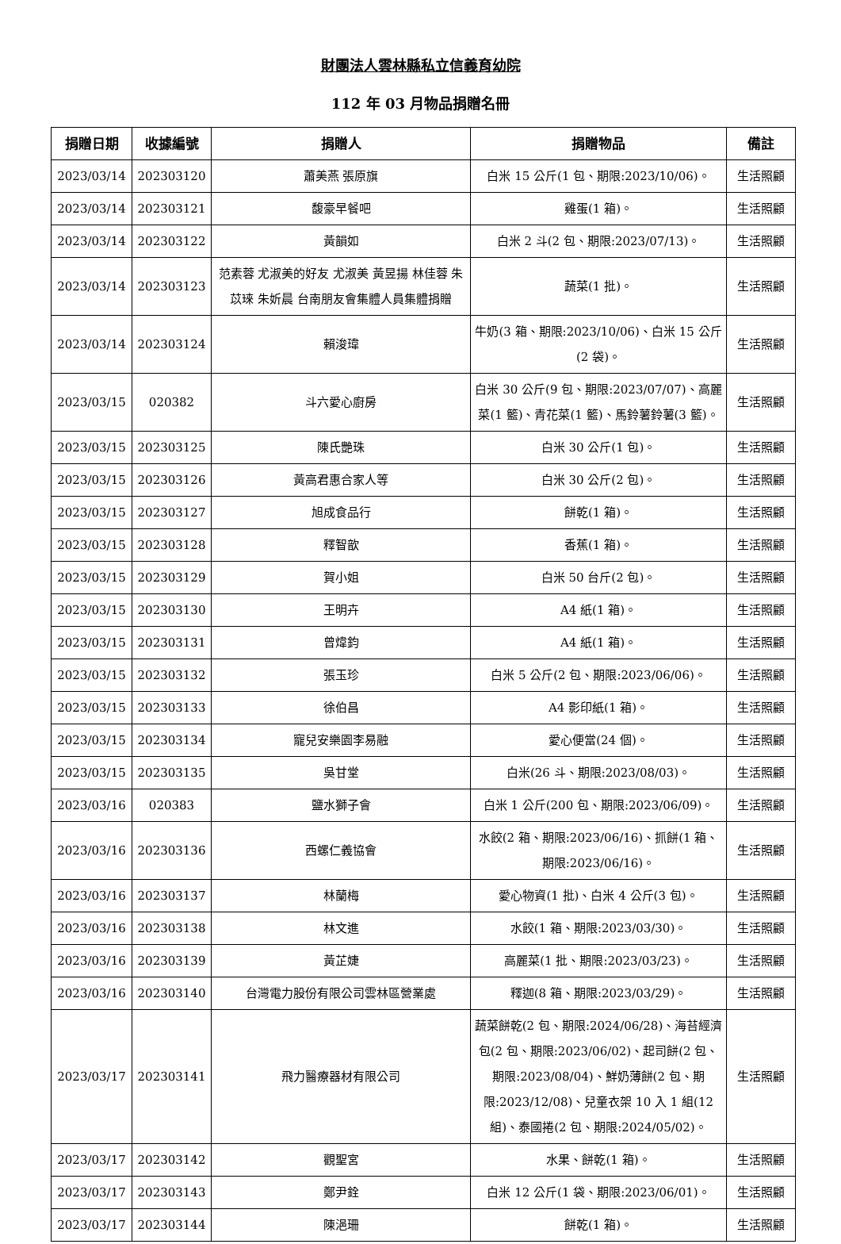財團法人雲林縣私立信義育幼院
112 年 03 月物品捐贈名冊
| 捐贈日期 | 收據編號 | 捐贈人 | 捐贈物品 | 備註 |
| --- | --- | --- | --- | --- |
| 2023/03/14 | 202303120 | 蕭美燕 張原旗 | 白米 15 公斤(1 包、期限:2023/10/06)。 | 生活照顧 |
| 2023/03/14 | 202303121 | 馥豪早餐吧 | 雞蛋(1 箱)。 | 生活照顧 |
| 2023/03/14 | 202303122 | 黃韻如 | 白米 2 斗(2 包、期限:2023/07/13)。 | 生活照顧 |
| 2023/03/14 | 202303123 | 范素蓉 尤淑美的好友 尤淑美 黃昱揚 林佳蓉 朱苡琜 朱妡晨 台南朋友會集體人員集體捐贈 | 蔬菜(1 批)。 | 生活照顧 |
| 2023/03/14 | 202303124 | 賴浚瑋 | 牛奶(3 箱、期限:2023/10/06)、白米 15 公斤(2 袋)。 | 生活照顧 |
| 2023/03/15 | 020382 | 斗六愛心廚房 | 白米 30 公斤(9 包、期限:2023/07/07)、高麗菜(1 籃)、青花菜(1 籃)、馬鈴薯鈴薯(3 籃)。 | 生活照顧 |
| 2023/03/15 | 202303125 | 陳氏艷珠 | 白米 30 公斤(1 包)。 | 生活照顧 |
| 2023/03/15 | 202303126 | 黃高君惠合家人等 | 白米 30 公斤(2 包)。 | 生活照顧 |
| 2023/03/15 | 202303127 | 旭成食品行 | 餅乾(1 箱)。 | 生活照顧 |
| 2023/03/15 | 202303128 | 釋智歆 | 香蕉(1 箱)。 | 生活照顧 |
| 2023/03/15 | 202303129 | 賀小姐 | 白米 50 台斤(2 包)。 | 生活照顧 |
| 2023/03/15 | 202303130 | 王明卉 | A4 紙(1 箱)。 | 生活照顧 |
| 2023/03/15 | 202303131 | 曾煒鈞 | A4 紙(1 箱)。 | 生活照顧 |
| 2023/03/15 | 202303132 | 張玉珍 | 白米 5 公斤(2 包、期限:2023/06/06)。 | 生活照顧 |
| 2023/03/15 | 202303133 | 徐伯昌 | A4 影印紙(1 箱)。 | 生活照顧 |
| 2023/03/15 | 202303134 | 寵兒安樂園李易融 | 愛心便當(24 個)。 | 生活照顧 |
| 2023/03/15 | 202303135 | 吳甘堂 | 白米(26 斗、期限:2023/08/03)。 | 生活照顧 |
| 2023/03/16 | 020383 | 鹽水獅子會 | 白米 1 公斤(200 包、期限:2023/06/09)。 | 生活照顧 |
| 2023/03/16 | 202303136 | 西螺仁義協會 | 水餃(2 箱、期限:2023/06/16)、抓餅(1 箱、期限:2023/06/16)。 | 生活照顧 |
| 2023/03/16 | 202303137 | 林蘭梅 | 愛心物資(1 批)、白米 4 公斤(3 包)。 | 生活照顧 |
| 2023/03/16 | 202303138 | 林文進 | 水餃(1 箱、期限:2023/03/30)。 | 生活照顧 |
| 2023/03/16 | 202303139 | 黃芷婕 | 高麗菜(1 批、期限:2023/03/23)。 | 生活照顧 |
| 2023/03/16 | 202303140 | 台灣電力股份有限公司雲林區營業處 | 釋迦(8 箱、期限:2023/03/29)。 | 生活照顧 |
| 2023/03/17 | 202303141 | 飛力醫療器材有限公司 | 蔬菜餅乾(2 包、期限:2024/06/28)、海苔經濟包(2 包、期限:2023/06/02)、起司餅(2 包、期限:2023/08/04)、鮮奶薄餅(2 包、期限:2023/12/08)、兒童衣架 10 入 1 組(12 組)、泰國捲(2 包、期限:2024/05/02)。 | 生活照顧 |
| 2023/03/17 | 202303142 | 觀聖宮 | 水果、餅乾(1 箱)。 | 生活照顧 |
| 2023/03/17 | 202303143 | 鄭尹銓 | 白米 12 公斤(1 袋、期限:2023/06/01)。 | 生活照顧 |
| 2023/03/17 | 202303144 | 陳浥珊 | 餅乾(1 箱)。 | 生活照顧 |